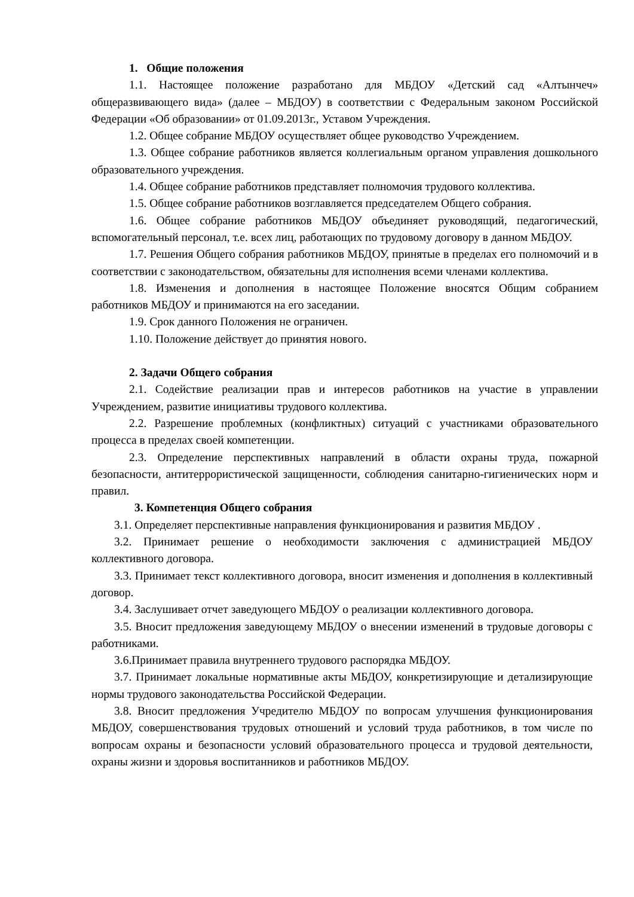1. Общие положения
1.1. Настоящее положение разработано для МБДОУ «Детский сад «Алтынчеч» общеразвивающего вида» (далее – МБДОУ) в соответствии с Федеральным законом Российской Федерации «Об образовании» от 01.09.2013г., Уставом Учреждения.
1.2. Общее собрание МБДОУ осуществляет общее руководство Учреждением.
1.3. Общее собрание работников является коллегиальным органом управления дошкольного образовательного учреждения.
1.4. Общее собрание работников представляет полномочия трудового коллектива.
1.5. Общее собрание работников возглавляется председателем Общего собрания.
1.6. Общее собрание работников МБДОУ объединяет руководящий, педагогический, вспомогательный персонал, т.е. всех лиц, работающих по трудовому договору в данном МБДОУ.
1.7. Решения Общего собрания работников МБДОУ, принятые в пределах его полномочий и в соответствии с законодательством, обязательны для исполнения всеми членами коллектива.
1.8. Изменения и дополнения в настоящее Положение вносятся Общим собранием работников МБДОУ и принимаются на его заседании.
1.9. Срок данного Положения не ограничен.
1.10. Положение действует до принятия нового.
2. Задачи Общего собрания
2.1. Содействие реализации прав и интересов работников на участие в управлении Учреждением, развитие инициативы трудового коллектива.
2.2. Разрешение проблемных (конфликтных) ситуаций с участниками образовательного процесса в пределах своей компетенции.
2.3. Определение перспективных направлений в области охраны труда, пожарной безопасности, антитеррористической защищенности, соблюдения санитарно-гигиенических норм и правил.
3. Компетенция Общего собрания
3.1. Определяет перспективные направления функционирования и развития МБДОУ .
3.2. Принимает решение о необходимости заключения с администрацией МБДОУ коллективного договора.
3.3. Принимает текст коллективного договора, вносит изменения и дополнения в коллективный договор.
3.4. Заслушивает отчет заведующего МБДОУ о реализации коллективного договора.
3.5. Вносит предложения заведующему МБДОУ о внесении изменений в трудовые договоры с работниками.
3.6.Принимает правила внутреннего трудового распорядка МБДОУ.
3.7. Принимает локальные нормативные акты МБДОУ, конкретизирующие и детализирующие нормы трудового законодательства Российской Федерации.
3.8. Вносит предложения Учредителю МБДОУ по вопросам улучшения функционирования МБДОУ, совершенствования трудовых отношений и условий труда работников, в том числе по вопросам охраны и безопасности условий образовательного процесса и трудовой деятельности, охраны жизни и здоровья воспитанников и работников МБДОУ.